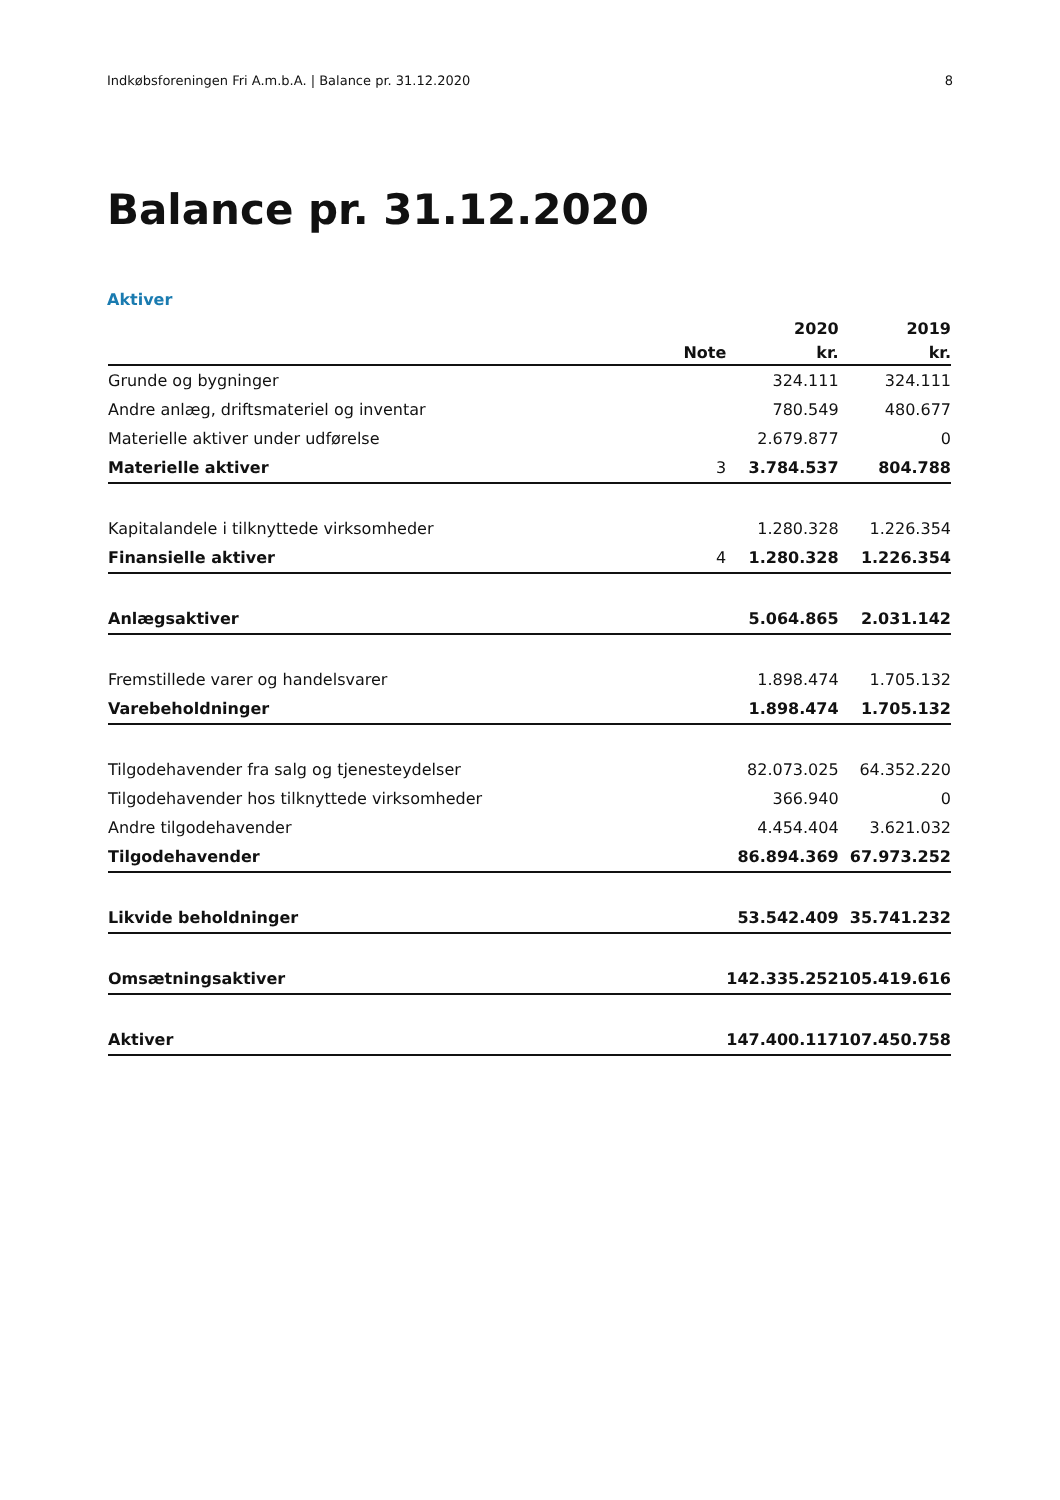Indkøbsforeningen Fri A.m.b.A. | Balance pr. 31.12.2020 8
Balance pr. 31.12.2020
Aktiver
| | | 2020 | 2019 |
| --- | --- | --- | --- |
| | Note | kr. | kr. |
| Grunde og bygninger | | 324.111 | 324.111 |
| Andre anlæg, driftsmateriel og inventar | | 780.549 | 480.677 |
| Materielle aktiver under udførelse | | 2.679.877 | 0 |
| Materielle aktiver | 3 | 3.784.537 | 804.788 |
| Kapitalandele i tilknyttede virksomheder | | 1.280.328 | 1.226.354 |
| Finansielle aktiver | 4 | 1.280.328 | 1.226.354 |
| Anlægsaktiver | | 5.064.865 | 2.031.142 |
| Fremstillede varer og handelsvarer | | 1.898.474 | 1.705.132 |
| Varebeholdninger | | 1.898.474 | 1.705.132 |
| Tilgodehavender fra salg og tjenesteydelser | | 82.073.025 | 64.352.220 |
| Tilgodehavender hos tilknyttede virksomheder | | 366.940 | 0 |
| Andre tilgodehavender | | 4.454.404 | 3.621.032 |
| Tilgodehavender | | 86.894.369 | 67.973.252 |
| Likvide beholdninger | | 53.542.409 | 35.741.232 |
| Omsætningsaktiver | | 142.335.252 | 105.419.616 |
| Aktiver | | 147.400.117 | 107.450.758 |